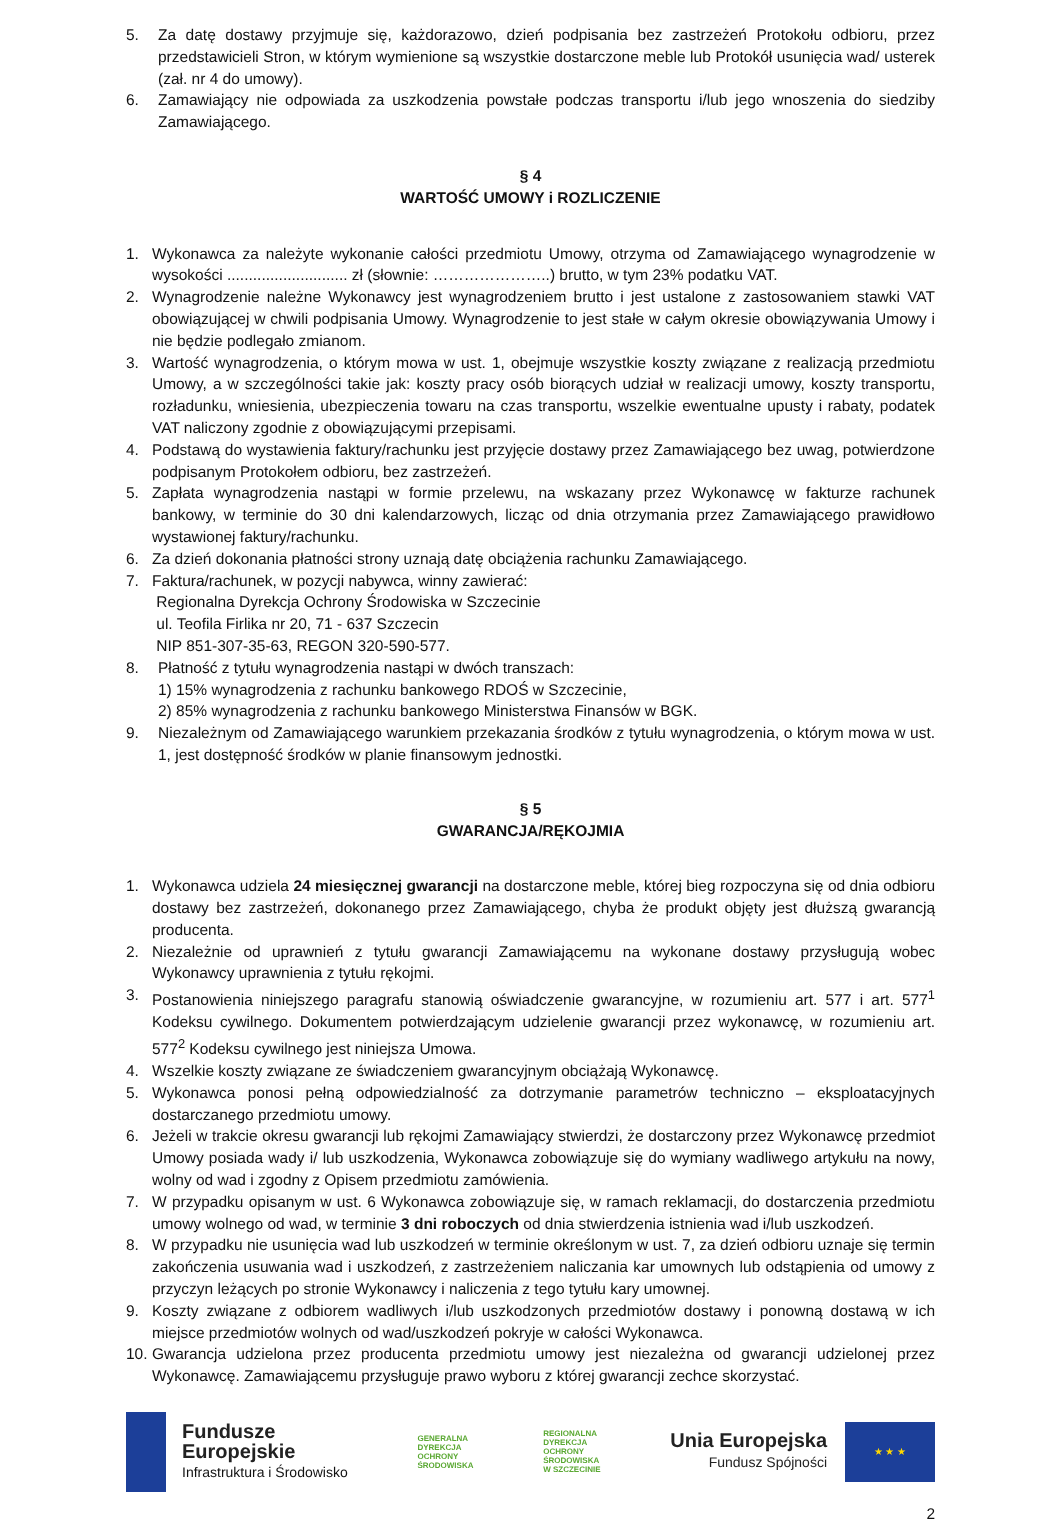5. Za datę dostawy przyjmuje się, każdorazowo, dzień podpisania bez zastrzeżeń Protokołu odbioru, przez przedstawicieli Stron, w którym wymienione są wszystkie dostarczone meble lub Protokół usunięcia wad/ usterek (zał. nr 4 do umowy).
6. Zamawiający nie odpowiada za uszkodzenia powstałe podczas transportu i/lub jego wnoszenia do siedziby Zamawiającego.
§ 4
WARTOŚĆ UMOWY i ROZLICZENIE
1. Wykonawca za należyte wykonanie całości przedmiotu Umowy, otrzyma od Zamawiającego wynagrodzenie w wysokości ............................ zł (słownie: …………………..) brutto, w tym 23% podatku VAT.
2. Wynagrodzenie należne Wykonawcy jest wynagrodzeniem brutto i jest ustalone z zastosowaniem stawki VAT obowiązującej w chwili podpisania Umowy. Wynagrodzenie to jest stałe w całym okresie obowiązywania Umowy i nie będzie podlegało zmianom.
3. Wartość wynagrodzenia, o którym mowa w ust. 1, obejmuje wszystkie koszty związane z realizacją przedmiotu Umowy, a w szczególności takie jak: koszty pracy osób biorących udział w realizacji umowy, koszty transportu, rozładunku, wniesienia, ubezpieczenia towaru na czas transportu, wszelkie ewentualne upusty i rabaty, podatek VAT naliczony zgodnie z obowiązującymi przepisami.
4. Podstawą do wystawienia faktury/rachunku jest przyjęcie dostawy przez Zamawiającego bez uwag, potwierdzone podpisanym Protokołem odbioru, bez zastrzeżeń.
5. Zapłata wynagrodzenia nastąpi w formie przelewu, na wskazany przez Wykonawcę w fakturze rachunek bankowy, w terminie do 30 dni kalendarzowych, licząc od dnia otrzymania przez Zamawiającego prawidłowo wystawionej faktury/rachunku.
6. Za dzień dokonania płatności strony uznają datę obciążenia rachunku Zamawiającego.
7. Faktura/rachunek, w pozycji nabywca, winny zawierać:
Regionalna Dyrekcja Ochrony Środowiska w Szczecinie
ul. Teofila Firlika nr 20, 71 - 637 Szczecin
NIP 851-307-35-63, REGON 320-590-577.
8. Płatność z tytułu wynagrodzenia nastąpi w dwóch transzach:
1) 15% wynagrodzenia z rachunku bankowego RDOŚ w Szczecinie,
2) 85% wynagrodzenia z rachunku bankowego Ministerstwa Finansów w BGK.
9. Niezależnym od Zamawiającego warunkiem przekazania środków z tytułu wynagrodzenia, o którym mowa w ust. 1, jest dostępność środków w planie finansowym jednostki.
§ 5
GWARANCJA/RĘKOJMIA
1. Wykonawca udziela 24 miesięcznej gwarancji na dostarczone meble, której bieg rozpoczyna się od dnia odbioru dostawy bez zastrzeżeń, dokonanego przez Zamawiającego, chyba że produkt objęty jest dłuższą gwarancją producenta.
2. Niezależnie od uprawnień z tytułu gwarancji Zamawiającemu na wykonane dostawy przysługują wobec Wykonawcy uprawnienia z tytułu rękojmi.
3. Postanowienia niniejszego paragrafu stanowią oświadczenie gwarancyjne, w rozumieniu art. 577 i art. 577<sup>1</sup> Kodeksu cywilnego. Dokumentem potwierdzającym udzielenie gwarancji przez wykonawcę, w rozumieniu art. 577<sup>2</sup> Kodeksu cywilnego jest niniejsza Umowa.
4. Wszelkie koszty związane ze świadczeniem gwarancyjnym obciążają Wykonawcę.
5. Wykonawca ponosi pełną odpowiedzialność za dotrzymanie parametrów techniczno – eksploatacyjnych dostarczanego przedmiotu umowy.
6. Jeżeli w trakcie okresu gwarancji lub rękojmi Zamawiający stwierdzi, że dostarczony przez Wykonawcę przedmiot Umowy posiada wady i/ lub uszkodzenia, Wykonawca zobowiązuje się do wymiany wadliwego artykułu na nowy, wolny od wad i zgodny z Opisem przedmiotu zamówienia.
7. W przypadku opisanym w ust. 6 Wykonawca zobowiązuje się, w ramach reklamacji, do dostarczenia przedmiotu umowy wolnego od wad, w terminie 3 dni roboczych od dnia stwierdzenia istnienia wad i/lub uszkodzeń.
8. W przypadku nie usunięcia wad lub uszkodzeń w terminie określonym w ust. 7, za dzień odbioru uznaje się termin zakończenia usuwania wad i uszkodzeń, z zastrzeżeniem naliczania kar umownych lub odstąpienia od umowy z przyczyn leżących po stronie Wykonawcy i naliczenia z tego tytułu kary umownej.
9. Koszty związane z odbiorem wadliwych i/lub uszkodzonych przedmiotów dostawy i ponowną dostawą w ich miejsce przedmiotów wolnych od wad/uszkodzeń pokryje w całości Wykonawca.
10. Gwarancja udzielona przez producenta przedmiotu umowy jest niezależna od gwarancji udzielonej przez Wykonawcę. Zamawiającemu przysługuje prawo wyboru z której gwarancji zechce skorzystać.
Fundusze
Europejskie
Infrastruktura i Środowisko
GENERALNA
DYREKCJA
OCHRONY
ŚRODOWISKA
REGIONALNA
DYREKCJA
OCHRONY
ŚRODOWISKA
W SZCZECINIE
Unia Europejska
Fundusz Spójności
★ ★ ★
2